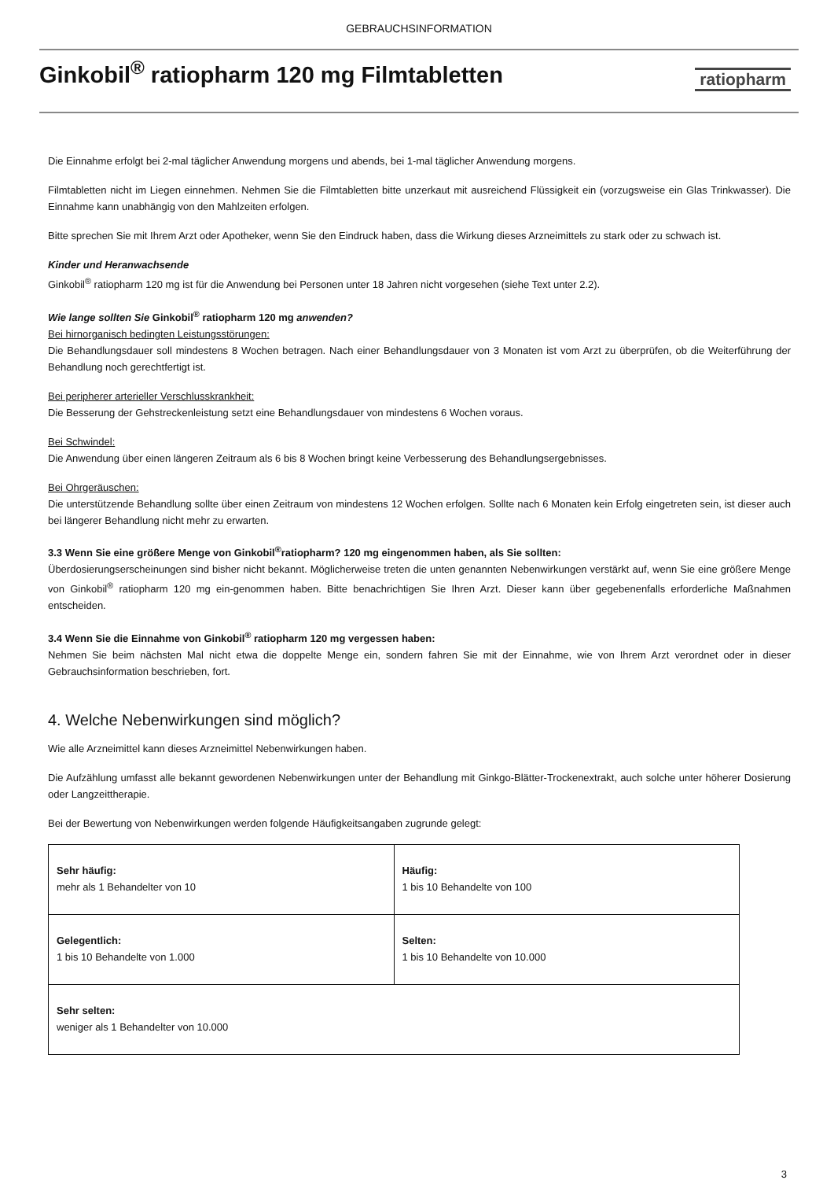GEBRAUCHSINFORMATION
Ginkobil<sup>®</sup> ratiopharm 120 mg Filmtabletten
ratiopharm
Die Einnahme erfolgt bei 2-mal täglicher Anwendung morgens und abends, bei 1-mal täglicher Anwendung morgens.
Filmtabletten nicht im Liegen einnehmen. Nehmen Sie die Filmtabletten bitte unzerkaut mit ausreichend Flüssigkeit ein (vorzugsweise ein Glas Trinkwasser). Die Einnahme kann unabhängig von den Mahlzeiten erfolgen.
Bitte sprechen Sie mit Ihrem Arzt oder Apotheker, wenn Sie den Eindruck haben, dass die Wirkung dieses Arzneimittels zu stark oder zu schwach ist.
Kinder und Heranwachsende
Ginkobil<sup>®</sup> ratiopharm 120 mg ist für die Anwendung bei Personen unter 18 Jahren nicht vorgesehen (siehe Text unter 2.2).
Wie lange sollten Sie Ginkobil<sup>®</sup> ratiopharm 120 mg anwenden?
Bei hirnorganisch bedingten Leistungsstörungen:
Die Behandlungsdauer soll mindestens 8 Wochen betragen. Nach einer Behandlungsdauer von 3 Monaten ist vom Arzt zu überprüfen, ob die Weiterführung der Behandlung noch gerechtfertigt ist.
Bei peripherer arterieller Verschlusskrankheit:
Die Besserung der Gehstreckenleistung setzt eine Behandlungsdauer von mindestens 6 Wochen voraus.
Bei Schwindel:
Die Anwendung über einen längeren Zeitraum als 6 bis 8 Wochen bringt keine Verbesserung des Behandlungsergebnisses.
Bei Ohrgeräuschen:
Die unterstützende Behandlung sollte über einen Zeitraum von mindestens 12 Wochen erfolgen. Sollte nach 6 Monaten kein Erfolg eingetreten sein, ist dieser auch bei längerer Behandlung nicht mehr zu erwarten.
3.3 Wenn Sie eine größere Menge von Ginkobil<sup>®</sup>ratiopharm? 120 mg eingenommen haben, als Sie sollten:
Überdosierungserscheinungen sind bisher nicht bekannt. Möglicherweise treten die unten genannten Nebenwirkungen verstärkt auf, wenn Sie eine größere Menge von Ginkobil<sup>®</sup> ratiopharm 120 mg ein-genommen haben. Bitte benachrichtigen Sie Ihren Arzt. Dieser kann über gegebenenfalls erforderliche Maßnahmen entscheiden.
3.4 Wenn Sie die Einnahme von Ginkobil<sup>®</sup> ratiopharm 120 mg vergessen haben:
Nehmen Sie beim nächsten Mal nicht etwa die doppelte Menge ein, sondern fahren Sie mit der Einnahme, wie von Ihrem Arzt verordnet oder in dieser Gebrauchsinformation beschrieben, fort.
4. Welche Nebenwirkungen sind möglich?
Wie alle Arzneimittel kann dieses Arzneimittel Nebenwirkungen haben.
Die Aufzählung umfasst alle bekannt gewordenen Nebenwirkungen unter der Behandlung mit Ginkgo-Blätter-Trockenextrakt, auch solche unter höherer Dosierung oder Langzeittherapie.
Bei der Bewertung von Nebenwirkungen werden folgende Häufigkeitsangaben zugrunde gelegt:
| Sehr häufig: mehr als 1 Behandelter von 10 | Häufig: 1 bis 10 Behandelte von 100 |
| Gelegentlich: 1 bis 10 Behandelte von 1.000 | Selten: 1 bis 10 Behandelte von 10.000 |
| Sehr selten: weniger als 1 Behandelter von 10.000 | |
3